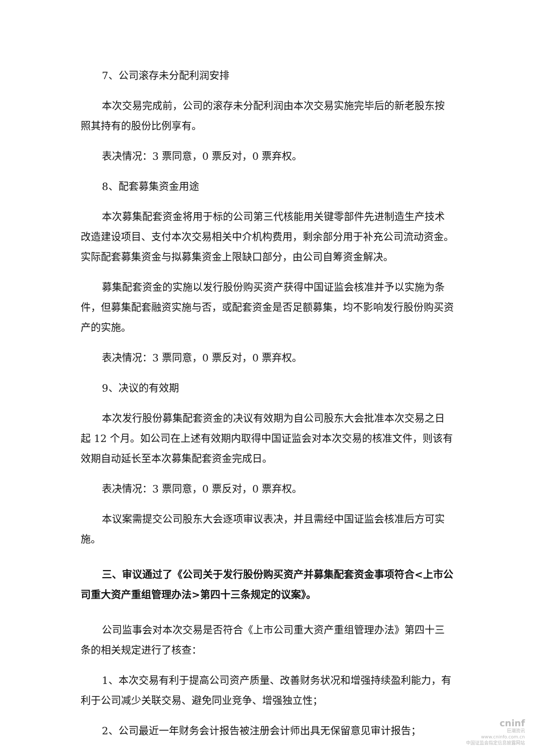7、公司滚存未分配利润安排
本次交易完成前，公司的滚存未分配利润由本次交易实施完毕后的新老股东按照其持有的股份比例享有。
表决情况：3 票同意，0 票反对，0 票弃权。
8、配套募集资金用途
本次募集配套资金将用于标的公司第三代核能用关键零部件先进制造生产技术改造建设项目、支付本次交易相关中介机构费用，剩余部分用于补充公司流动资金。实际配套募集资金与拟募集资金上限缺口部分，由公司自筹资金解决。
募集配套资金的实施以发行股份购买资产获得中国证监会核准并予以实施为条件，但募集配套融资实施与否，或配套资金是否足额募集，均不影响发行股份购买资产的实施。
表决情况：3 票同意，0 票反对，0 票弃权。
9、决议的有效期
本次发行股份募集配套资金的决议有效期为自公司股东大会批准本次交易之日起 12 个月。如公司在上述有效期内取得中国证监会对本次交易的核准文件，则该有效期自动延长至本次募集配套资金完成日。
表决情况：3 票同意，0 票反对，0 票弃权。
本议案需提交公司股东大会逐项审议表决，并且需经中国证监会核准后方可实施。
三、审议通过了《公司关于发行股份购买资产并募集配套资金事项符合<上市公司重大资产重组管理办法>第四十三条规定的议案》。
公司监事会对本次交易是否符合《上市公司重大资产重组管理办法》第四十三条的相关规定进行了核查：
1、本次交易有利于提高公司资产质量、改善财务状况和增强持续盈利能力，有利于公司减少关联交易、避免同业竞争、增强独立性；
2、公司最近一年财务会计报告被注册会计师出具无保留意见审计报告；
cninf
巨潮资讯
www.cninfo.com.cn
中国证监会指定信息披露网站